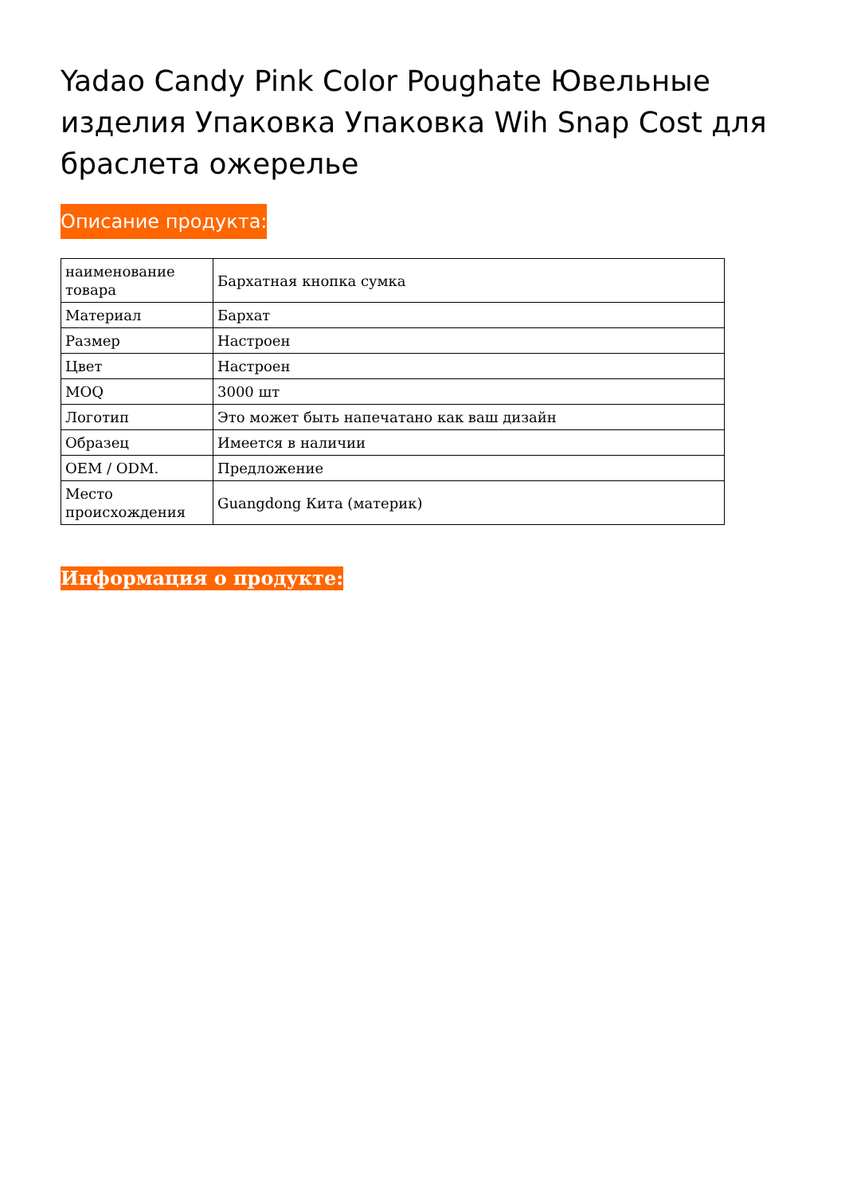Yadao Candy Pink Color Poughate Ювельные изделия Упаковка Упаковка Wih Snap Cost для браслета ожерелье
Описание продукта:
| наименование товара | Бархатная кнопка сумка |
| Материал | Бархат |
| Размер | Настроен |
| Цвет | Настроен |
| MOQ | 3000 шт |
| Логотип | Это может быть напечатано как ваш дизайн |
| Образец | Имеется в наличии |
| OEM / ODM. | Предложение |
| Место происхождения | Guangdong Кита (материк) |
Информация о продукте: